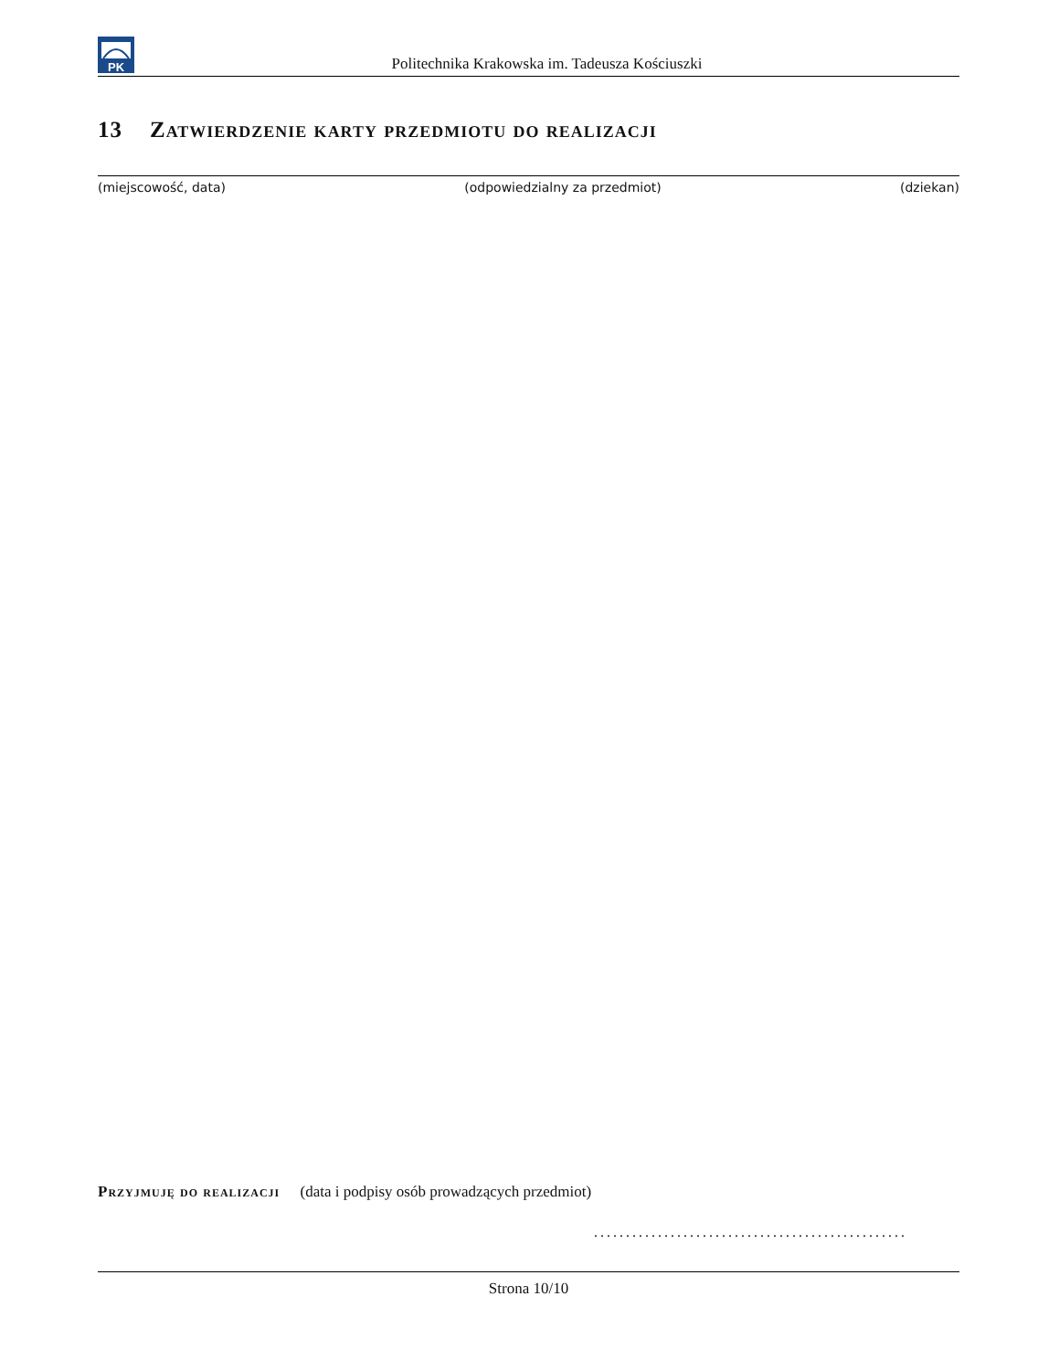PK
Politechnika Krakowska im. Tadeusza Kościuszki
13 Zatwierdzenie karty przedmiotu do realizacji
(miejscowość, data) (odpowiedzialny za przedmiot) (dziekan)
Przyjmuję do realizacji (data i podpisy osób prowadzących przedmiot)
.................................................
Strona 10/10